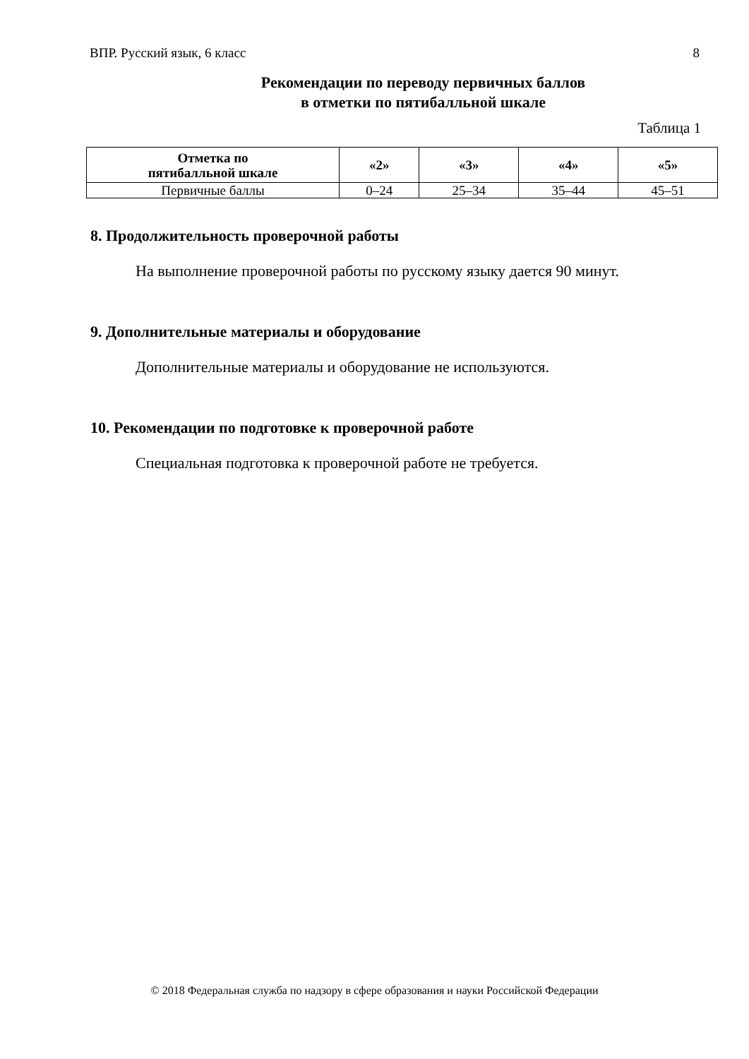ВПР. Русский язык, 6 класс 8
Рекомендации по переводу первичных баллов
в отметки по пятибалльной шкале
Таблица 1
| Отметка по пятибалльной шкале | «2» | «3» | «4» | «5» |
| --- | --- | --- | --- | --- |
| Первичные баллы | 0–24 | 25–34 | 35–44 | 45–51 |
8. Продолжительность проверочной работы
На выполнение проверочной работы по русскому языку дается 90 минут.
9. Дополнительные материалы и оборудование
Дополнительные материалы и оборудование не используются.
10. Рекомендации по подготовке к проверочной работе
Специальная подготовка к проверочной работе не требуется.
© 2018 Федеральная служба по надзору в сфере образования и науки Российской Федерации